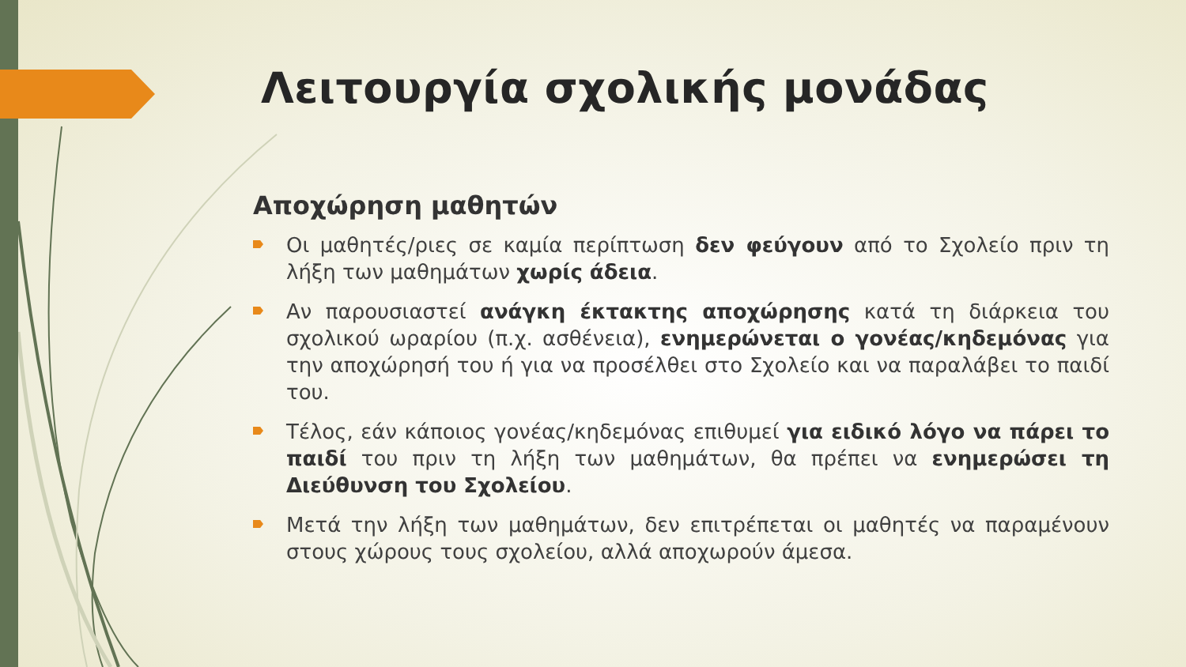Λειτουργία σχολικής μονάδας
Αποχώρηση μαθητών
Οι μαθητές/ριες σε καμία περίπτωση δεν φεύγουν από το Σχολείο πριν τη λήξη των μαθημάτων χωρίς άδεια.
Αν παρουσιαστεί ανάγκη έκτακτης αποχώρησης κατά τη διάρκεια του σχολικού ωραρίου (π.χ. ασθένεια), ενημερώνεται ο γονέας/κηδεμόνας για την αποχώρησή του ή για να προσέλθει στο Σχολείο και να παραλάβει το παιδί του.
Τέλος, εάν κάποιος γονέας/κηδεμόνας επιθυμεί για ειδικό λόγο να πάρει το παιδί του πριν τη λήξη των μαθημάτων, θα πρέπει να ενημερώσει τη Διεύθυνση του Σχολείου.
Μετά την λήξη των μαθημάτων, δεν επιτρέπεται οι μαθητές να παραμένουν στους χώρους τους σχολείου, αλλά αποχωρούν άμεσα.